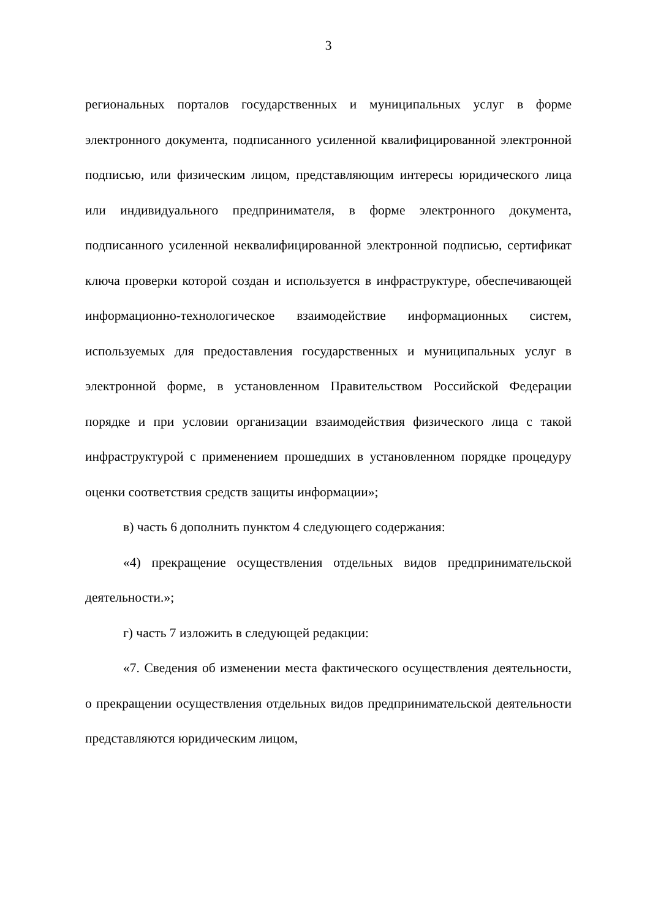3
региональных порталов государственных и муниципальных услуг в форме электронного документа, подписанного усиленной квалифицированной электронной подписью, или физическим лицом, представляющим интересы юридического лица или индивидуального предпринимателя, в форме электронного документа, подписанного усиленной неквалифицированной электронной подписью, сертификат ключа проверки которой создан и используется в инфраструктуре, обеспечивающей информационно-технологическое взаимодействие информационных систем, используемых для предоставления государственных и муниципальных услуг в электронной форме, в установленном Правительством Российской Федерации порядке и при условии организации взаимодействия физического лица с такой инфраструктурой с применением прошедших в установленном порядке процедуру оценки соответствия средств защиты информации»;
в) часть 6 дополнить пунктом 4 следующего содержания:
«4) прекращение осуществления отдельных видов предпринимательской деятельности.»;
г) часть 7 изложить в следующей редакции:
«7. Сведения об изменении места фактического осуществления деятельности, о прекращении осуществления отдельных видов предпринимательской деятельности представляются юридическим лицом,